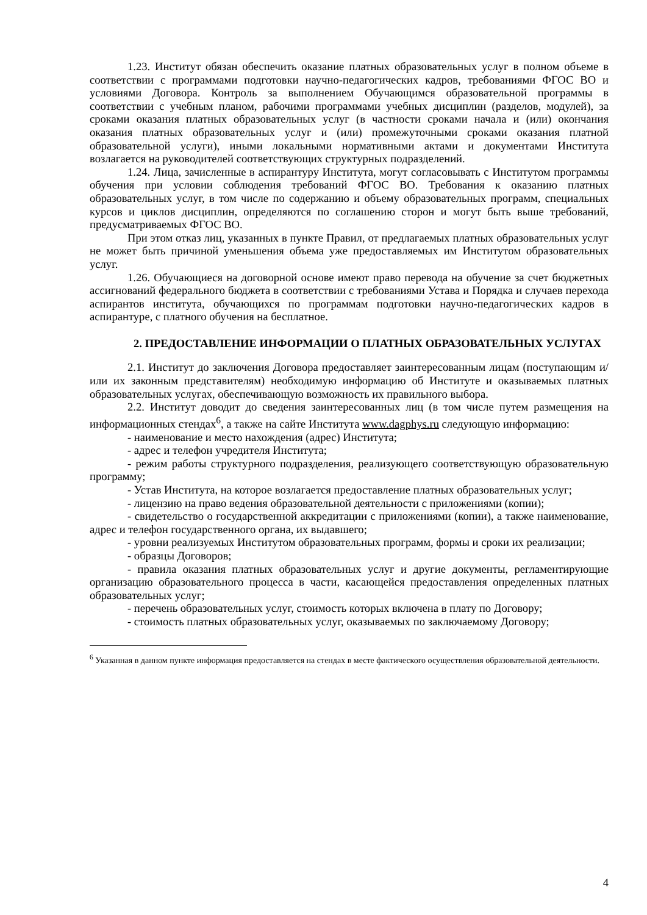1.23. Институт обязан обеспечить оказание платных образовательных услуг в полном объеме в соответствии с программами подготовки научно-педагогических кадров, требованиями ФГОС ВО и условиями Договора. Контроль за выполнением Обучающимся образовательной программы в соответствии с учебным планом, рабочими программами учебных дисциплин (разделов, модулей), за сроками оказания платных образовательных услуг (в частности сроками начала и (или) окончания оказания платных образовательных услуг и (или) промежуточными сроками оказания платной образовательной услуги), иными локальными нормативными актами и документами Института возлагается на руководителей соответствующих структурных подразделений.
1.24. Лица, зачисленные в аспирантуру Института, могут согласовывать с Институтом программы обучения при условии соблюдения требований ФГОС ВО. Требования к оказанию платных образовательных услуг, в том числе по содержанию и объему образовательных программ, специальных курсов и циклов дисциплин, определяются по соглашению сторон и могут быть выше требований, предусматриваемых ФГОС ВО.
При этом отказ лиц, указанных в пункте Правил, от предлагаемых платных образовательных услуг не может быть причиной уменьшения объема уже предоставляемых им Институтом образовательных услуг.
1.26. Обучающиеся на договорной основе имеют право перевода на обучение за счет бюджетных ассигнований федерального бюджета в соответствии с требованиями Устава и Порядка и случаев перехода аспирантов института, обучающихся по программам подготовки научно-педагогических кадров в аспирантуре, с платного обучения на бесплатное.
2. ПРЕДОСТАВЛЕНИЕ ИНФОРМАЦИИ О ПЛАТНЫХ ОБРАЗОВАТЕЛЬНЫХ УСЛУГАХ
2.1. Институт до заключения Договора предоставляет заинтересованным лицам (поступающим и/или их законным представителям) необходимую информацию об Институте и оказываемых платных образовательных услугах, обеспечивающую возможность их правильного выбора.
2.2. Институт доводит до сведения заинтересованных лиц (в том числе путем размещения на информационных стендах<sup>6</sup>, а также на сайте Института www.dagphys.ru следующую информацию:
- наименование и место нахождения (адрес) Института;
- адрес и телефон учредителя Института;
- режим работы структурного подразделения, реализующего соответствующую образовательную программу;
- Устав Института, на которое возлагается предоставление платных образовательных услуг;
- лицензию на право ведения образовательной деятельности с приложениями (копии);
- свидетельство о государственной аккредитации с приложениями (копии), а также наименование, адрес и телефон государственного органа, их выдавшего;
- уровни реализуемых Институтом образовательных программ, формы и сроки их реализации;
- образцы Договоров;
- правила оказания платных образовательных услуг и другие документы, регламентирующие организацию образовательного процесса в части, касающейся предоставления определенных платных образовательных услуг;
- перечень образовательных услуг, стоимость которых включена в плату по Договору;
- стоимость платных образовательных услуг, оказываемых по заключаемому Договору;
<sup>6</sup> Указанная в данном пункте информация предоставляется на стендах в месте фактического осуществления образовательной деятельности.
4